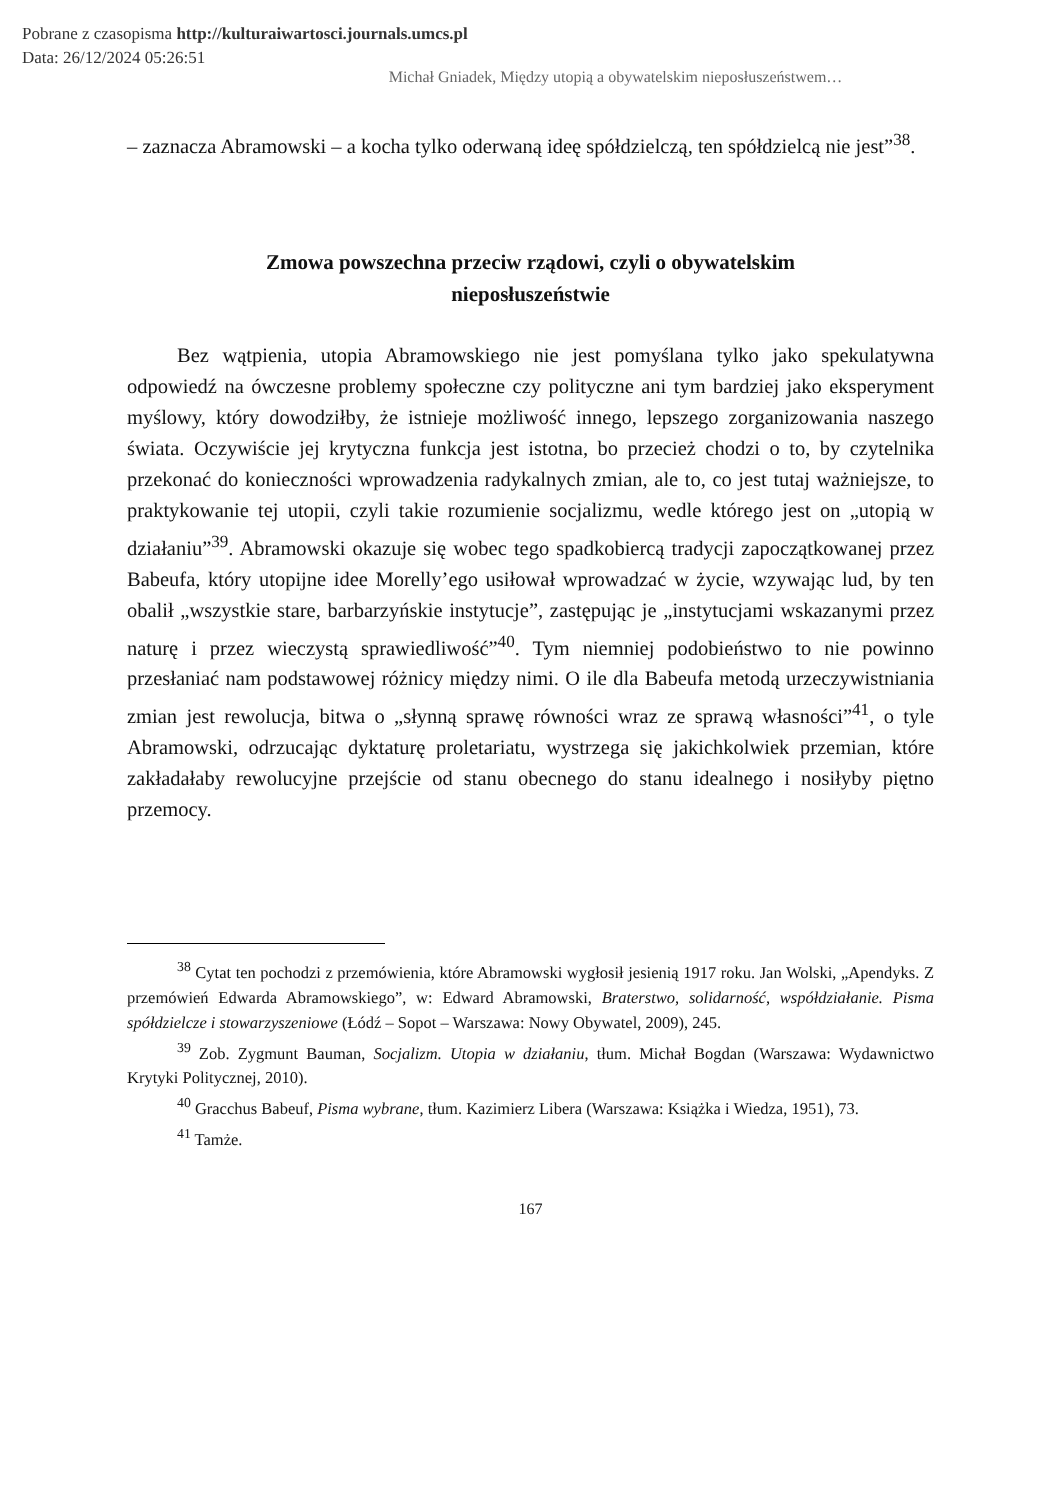Pobrane z czasopisma http://kulturaiwartosci.journals.umcs.pl
Data: 26/12/2024 05:26:51
Michał Gniadek, Między utopią a obywatelskim nieposłuszeństwem…
– zaznacza Abramowski – a kocha tylko oderwaną ideę spółdzielczą, ten spółdzielcą nie jest”<sup>38</sup>.
Zmowa powszechna przeciw rządowi, czyli o obywatelskim nieposłuszeństwie
Bez wątpienia, utopia Abramowskiego nie jest pomyślana tylko jako spekulatywna odpowiedź na ówczesne problemy społeczne czy polityczne ani tym bardziej jako eksperyment myślowy, który dowodziłby, że istnieje możliwość innego, lepszego zorganizowania naszego świata. Oczywiście jej krytyczna funkcja jest istotna, bo przecież chodzi o to, by czytelnika przekonać do konieczności wprowadzenia radykalnych zmian, ale to, co jest tutaj ważniejsze, to praktykowanie tej utopii, czyli takie rozumienie socjalizmu, wedle którego jest on „utopią w działaniu”<sup>39</sup>. Abramowski okazuje się wobec tego spadkobiercą tradycji zapoczątkowanej przez Babeufa, który utopijne idee Morelly’ego usiłował wprowadzać w życie, wzywając lud, by ten obalił „wszystkie stare, barbarzyńskie instytucje”, zastępując je „instytucjami wskazanymi przez naturę i przez wieczystą sprawiedliwość”<sup>40</sup>. Tym niemniej podobieństwo to nie powinno przesłaniać nam podstawowej różnicy między nimi. O ile dla Babeufa metodą urzeczywistniania zmian jest rewolucja, bitwa o „słynną sprawę równości wraz ze sprawą własności”<sup>41</sup>, o tyle Abramowski, odrzucając dyktaturę proletariatu, wystrzega się jakichkolwiek przemian, które zakładałaby rewolucyjne przejście od stanu obecnego do stanu idealnego i nosiłyby piętno przemocy.
<sup>38</sup> Cytat ten pochodzi z przemówienia, które Abramowski wygłosił jesienią 1917 roku. Jan Wolski, „Apendyks. Z przemówień Edwarda Abramowskiego”, w: Edward Abramowski, Braterstwo, solidarność, współdziałanie. Pisma spółdzielcze i stowarzyszeniowe (Łódź – Sopot – Warszawa: Nowy Obywatel, 2009), 245.
<sup>39</sup> Zob. Zygmunt Bauman, Socjalizm. Utopia w działaniu, tłum. Michał Bogdan (Warszawa: Wydawnictwo Krytyki Politycznej, 2010).
<sup>40</sup> Gracchus Babeuf, Pisma wybrane, tłum. Kazimierz Libera (Warszawa: Książka i Wiedza, 1951), 73.
<sup>41</sup> Tamże.
167